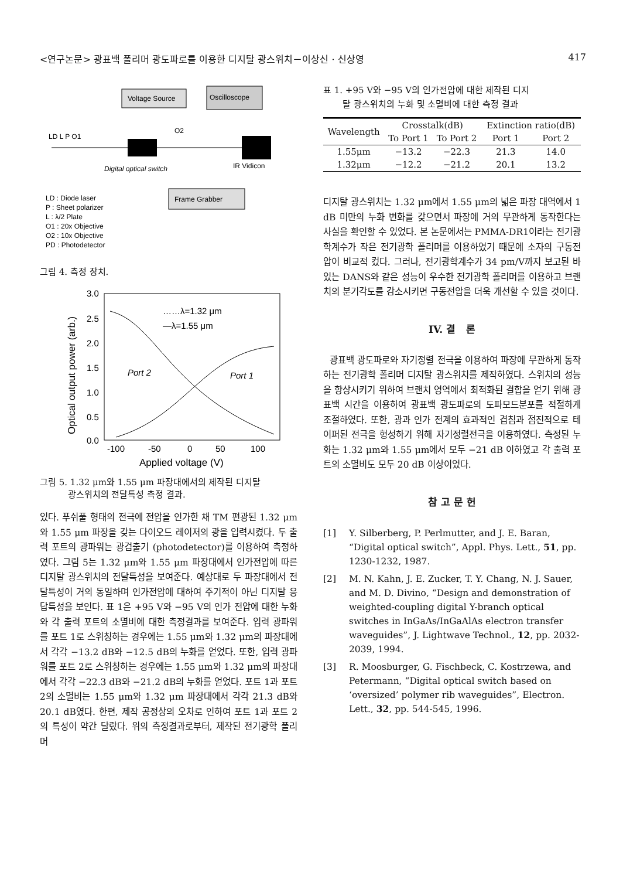<연구논문> 광표백 폴리머 광도파로를 이용한 디지탈 광스위치－이상신 · 신상영 417
Voltage Source
Oscilloscope
LD L P O1
O2
Digital optical switch
IR Vidicon
Frame Grabber
LD : Diode laser
P : Sheet polarizer
L : λ/2 Plate
O1 : 20x Objective
O2 : 10x Objective
PD : Photodetector
그림 4. 측정 장치.
3.0
2.5
2.0
1.5
1.0
0.5
0.0
-100
-50
0
50
100
Applied voltage (V)
Optical output power (arb.)
……λ=1.32 μm
—λ=1.55 μm
Port 2
Port 1
그림 5. 1.32 μm와 1.55 μm 파장대에서의 제작된 디지탈
광스위치의 전달특성 측정 결과.
있다. 푸쉬풀 형태의 전극에 전압을 인가한 채 TM 편광된 1.32 μm와 1.55 μm 파장을 갖는 다이오드 레이저의 광을 입력시켰다. 두 출력 포트의 광파워는 광검출기 (photodetector)를 이용하여 측정하였다. 그림 5는 1.32 μm와 1.55 μm 파장대에서 인가전압에 따른 디지탈 광스위치의 전달특성을 보여준다. 예상대로 두 파장대에서 전달특성이 거의 동일하며 인가전압에 대하여 주기적이 아닌 디지탈 응답특성을 보인다. 표 1은 +95 V와 −95 V의 인가 전압에 대한 누화와 각 출력 포트의 소멸비에 대한 측정결과를 보여준다. 입력 광파워를 포트 1로 스위칭하는 경우에는 1.55 μm와 1.32 μm의 파장대에서 각각 −13.2 dB와 −12.5 dB의 누화를 얻었다. 또한, 입력 광파워를 포트 2로 스위칭하는 경우에는 1.55 μm와 1.32 μm의 파장대에서 각각 −22.3 dB와 −21.2 dB의 누화를 얻었다. 포트 1과 포트 2의 소멸비는 1.55 μm와 1.32 μm 파장대에서 각각 21.3 dB와 20.1 dB였다. 한편, 제작 공정상의 오차로 인하여 포트 1과 포트 2의 특성이 약간 달랐다. 위의 측정결과로부터, 제작된 전기광학 폴리머
표 1. +95 V와 −95 V의 인가전압에 대한 제작된 디지
탈 광스위치의 누화 및 소멸비에 대한 측정 결과
| Wavelength | Crosstalk(dB) | | Extinction ratio(dB) | |
| --- | --- | --- | --- | --- |
| | To Port 1 | To Port 2 | Port 1 | Port 2 |
| 1.55μm | −13.2 | −22.3 | 21.3 | 14.0 |
| 1.32μm | −12.2 | −21.2 | 20.1 | 13.2 |
디지탈 광스위치는 1.32 μm에서 1.55 μm의 넓은 파장 대역에서 1 dB 미만의 누화 변화를 갖으면서 파장에 거의 무관하게 동작한다는 사실을 확인할 수 있었다. 본 논문에서는 PMMA-DR1이라는 전기광학계수가 작은 전기광학 폴리머를 이용하였기 때문에 소자의 구동전압이 비교적 컸다. 그러나, 전기광학계수가 34 pm/V까지 보고된 바 있는 DANS와 같은 성능이 우수한 전기광학 폴리머를 이용하고 브랜치의 분기각도를 감소시키면 구동전압을 더욱 개선할 수 있을 것이다.
IV. 결 론
광표백 광도파로와 자기정렬 전극을 이용하여 파장에 무관하게 동작하는 전기광학 폴리머 디지탈 광스위치를 제작하였다. 스위치의 성능을 향상시키기 위하여 브랜치 영역에서 최적화된 결합을 얻기 위해 광표백 시간을 이용하여 광표백 광도파로의 도파모드분포를 적절하게 조절하였다. 또한, 광과 인가 전계의 효과적인 겹침과 점진적으로 테이퍼된 전극을 형성하기 위해 자기정렬전극을 이용하였다. 측정된 누화는 1.32 μm와 1.55 μm에서 모두 −21 dB 이하였고 각 출력 포트의 소멸비도 모두 20 dB 이상이었다.
참 고 문 헌
[1] Y. Silberberg, P. Perlmutter, and J. E. Baran, “Digital optical switch”, Appl. Phys. Lett., 51, pp. 1230-1232, 1987.
[2] M. N. Kahn, J. E. Zucker, T. Y. Chang, N. J. Sauer, and M. D. Divino, “Design and demonstration of weighted-coupling digital Y-branch optical switches in InGaAs/InGaAlAs electron transfer waveguides”, J. Lightwave Technol., 12, pp. 2032-2039, 1994.
[3] R. Moosburger, G. Fischbeck, C. Kostrzewa, and Petermann, “Digital optical switch based on ‘oversized’ polymer rib waveguides”, Electron. Lett., 32, pp. 544-545, 1996.